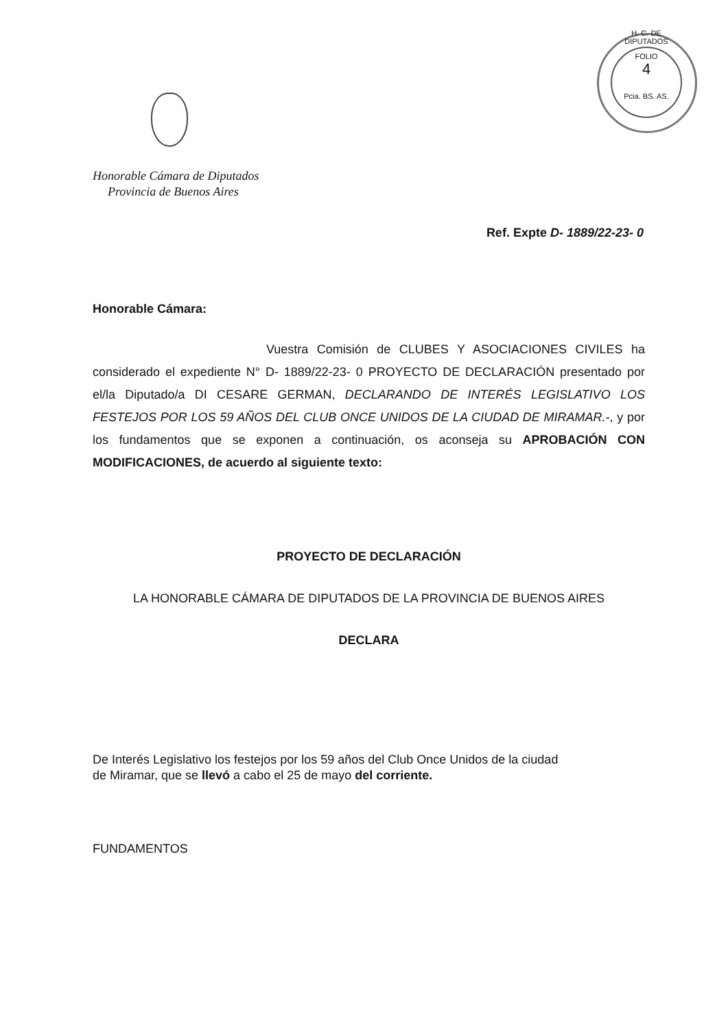H. C. DE DIPUTADOS
FOLIO
4
Pcia. BS. AS.
Honorable Cámara de Diputados
Provincia de Buenos Aires
Ref. Expte D- 1889/22-23- 0
Honorable Cámara:
Vuestra Comisión de CLUBES Y ASOCIACIONES CIVILES ha considerado el expediente N° D- 1889/22-23- 0 PROYECTO DE DECLARACIÓN presentado por el/la Diputado/a DI CESARE GERMAN, DECLARANDO DE INTERÉS LEGISLATIVO LOS FESTEJOS POR LOS 59 AÑOS DEL CLUB ONCE UNIDOS DE LA CIUDAD DE MIRAMAR.-, y por los fundamentos que se exponen a continuación, os aconseja su APROBACIÓN CON MODIFICACIONES, de acuerdo al siguiente texto:
PROYECTO DE DECLARACIÓN
LA HONORABLE CÁMARA DE DIPUTADOS DE LA PROVINCIA DE BUENOS AIRES
DECLARA
De Interés Legislativo los festejos por los 59 años del Club Once Unidos de la ciudad
de Miramar, que se llevó a cabo el 25 de mayo del corriente.
FUNDAMENTOS